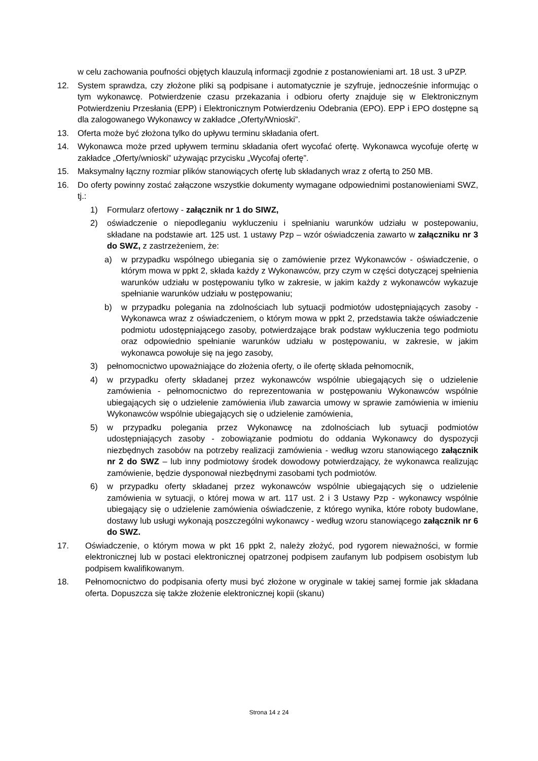w celu zachowania poufności objętych klauzulą informacji zgodnie z postanowieniami art. 18 ust. 3 uPZP.
12. System sprawdza, czy złożone pliki są podpisane i automatycznie je szyfruje, jednocześnie informując o tym wykonawcę. Potwierdzenie czasu przekazania i odbioru oferty znajduje się w Elektronicznym Potwierdzeniu Przesłania (EPP) i Elektronicznym Potwierdzeniu Odebrania (EPO). EPP i EPO dostępne są dla zalogowanego Wykonawcy w zakładce „Oferty/Wnioski”.
13. Oferta może być złożona tylko do upływu terminu składania ofert.
14. Wykonawca może przed upływem terminu składania ofert wycofać ofertę. Wykonawca wycofuje ofertę w zakładce „Oferty/wnioski” używając przycisku „Wycofaj ofertę”.
15. Maksymalny łączny rozmiar plików stanowiących ofertę lub składanych wraz z ofertą to 250 MB.
16. Do oferty powinny zostać załączone wszystkie dokumenty wymagane odpowiednimi postanowieniami SWZ, tj.:
1) Formularz ofertowy - załącznik nr 1 do SIWZ,
2) oświadczenie o niepodleganiu wykluczeniu i spełnianiu warunków udziału w postepowaniu, składane na podstawie art. 125 ust. 1 ustawy Pzp – wzór oświadczenia zawarto w załączniku nr 3 do SWZ, z zastrzeżeniem, że:
a) w przypadku wspólnego ubiegania się o zamówienie przez Wykonawców - oświadczenie, o którym mowa w ppkt 2, składa każdy z Wykonawców, przy czym w części dotyczącej spełnienia warunków udziału w postępowaniu tylko w zakresie, w jakim każdy z wykonawców wykazuje spełnianie warunków udziału w postępowaniu;
b) w przypadku polegania na zdolnościach lub sytuacji podmiotów udostępniających zasoby - Wykonawca wraz z oświadczeniem, o którym mowa w ppkt 2, przedstawia także oświadczenie podmiotu udostępniającego zasoby, potwierdzające brak podstaw wykluczenia tego podmiotu oraz odpowiednio spełnianie warunków udziału w postępowaniu, w zakresie, w jakim wykonawca powołuje się na jego zasoby,
3) pełnomocnictwo upoważniające do złożenia oferty, o ile ofertę składa pełnomocnik,
4) w przypadku oferty składanej przez wykonawców wspólnie ubiegających się o udzielenie zamówienia - pełnomocnictwo do reprezentowania w postępowaniu Wykonawców wspólnie ubiegających się o udzielenie zamówienia i/lub zawarcia umowy w sprawie zamówienia w imieniu Wykonawców wspólnie ubiegających się o udzielenie zamówienia,
5) w przypadku polegania przez Wykonawcę na zdolnościach lub sytuacji podmiotów udostępniających zasoby - zobowiązanie podmiotu do oddania Wykonawcy do dyspozycji niezbędnych zasobów na potrzeby realizacji zamówienia - według wzoru stanowiącego załącznik nr 2 do SWZ – lub inny podmiotowy środek dowodowy potwierdzający, że wykonawca realizując zamówienie, będzie dysponował niezbędnymi zasobami tych podmiotów.
6) w przypadku oferty składanej przez wykonawców wspólnie ubiegających się o udzielenie zamówienia w sytuacji, o której mowa w art. 117 ust. 2 i 3 Ustawy Pzp - wykonawcy wspólnie ubiegający się o udzielenie zamówienia oświadczenie, z którego wynika, które roboty budowlane, dostawy lub usługi wykonają poszczególni wykonawcy - według wzoru stanowiącego załącznik nr 6 do SWZ.
17. Oświadczenie, o którym mowa w pkt 16 ppkt 2, należy złożyć, pod rygorem nieważności, w formie elektronicznej lub w postaci elektronicznej opatrzonej podpisem zaufanym lub podpisem osobistym lub podpisem kwalifikowanym.
18. Pełnomocnictwo do podpisania oferty musi być złożone w oryginale w takiej samej formie jak składana oferta. Dopuszcza się także złożenie elektronicznej kopii (skanu)
Strona 14 z 24